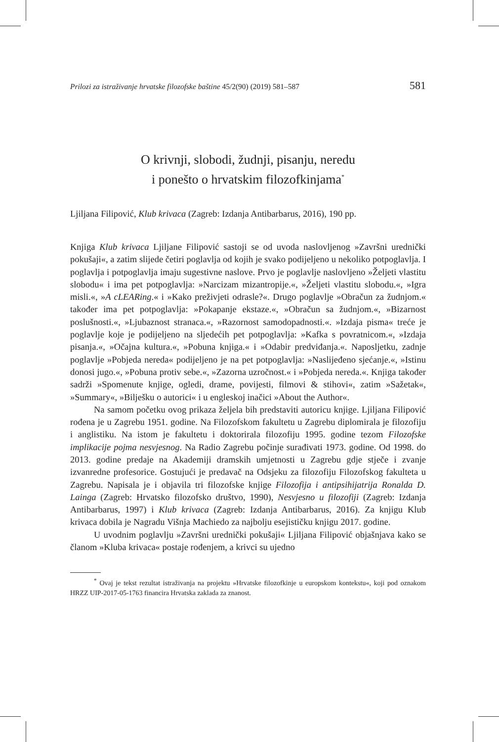Prilozi za istraživanje hrvatske filozofske baštine 45/2(90) (2019) 581–587 581
O krivnji, slobodi, žudnji, pisanju, neredu
i ponešto o hrvatskim filozofkinjama<sup>*</sup>
Ljiljana Filipović, Klub krivaca (Zagreb: Izdanja Antibarbarus, 2016), 190 pp.
Knjiga Klub krivaca Ljiljane Filipović sastoji se od uvoda naslovljenog »Završni urednički pokušaji«, a zatim slijede četiri poglavlja od kojih je svako podijeljeno u nekoliko potpoglavlja. I poglavlja i potpoglavlja imaju sugestivne naslove. Prvo je poglavlje naslovljeno »Željeti vlastitu slobodu« i ima pet potpoglavlja: »Narcizam mizantropije.«, »Željeti vlastitu slobodu.«, »Igra misli.«, »A cLEARing.« i »Kako preživjeti odrasle?«. Drugo poglavlje »Obračun za žudnjom.« također ima pet potpoglavlja: »Pokapanje ekstaze.«, »Obračun sa žudnjom.«, »Bizarnost poslušnosti.«, »Ljubaznost stranaca.«, »Razornost samodopadnosti.«. »Izdaja pisma« treće je poglavlje koje je podijeljeno na sljedećih pet potpoglavlja: »Kafka s povratnicom.«, »Izdaja pisanja.«, »Očajna kultura.«, »Pobuna knjiga.« i »Odabir predviđanja.«. Naposljetku, zadnje poglavlje »Pobjeda nereda« podijeljeno je na pet potpoglavlja: »Naslijeđeno sjećanje.«, »Istinu donosi jugo.«, »Pobuna protiv sebe.«, »Zazorna uzročnost.« i »Pobjeda nereda.«. Knjiga također sadrži »Spomenute knjige, ogledi, drame, povijesti, filmovi & stihovi«, zatim »Sažetak«, »Summary«, »Bilješku o autorici« i u engleskoj inačici »About the Author«.
Na samom početku ovog prikaza željela bih predstaviti autoricu knjige. Ljiljana Filipović rođena je u Zagrebu 1951. godine. Na Filozofskom fakultetu u Zagrebu diplomirala je filozofiju i anglistiku. Na istom je fakultetu i doktorirala filozofiju 1995. godine tezom Filozofske implikacije pojma nesvjesnog. Na Radio Zagrebu počinje surađivati 1973. godine. Od 1998. do 2013. godine predaje na Akademiji dramskih umjetnosti u Zagrebu gdje stječe i zvanje izvanredne profesorice. Gostujući je predavač na Odsjeku za filozofiju Filozofskog fakulteta u Zagrebu. Napisala je i objavila tri filozofske knjige Filozofija i antipsihijatrija Ronalda D. Lainga (Zagreb: Hrvatsko filozofsko društvo, 1990), Nesvjesno u filozofiji (Zagreb: Izdanja Antibarbarus, 1997) i Klub krivaca (Zagreb: Izdanja Antibarbarus, 2016). Za knjigu Klub krivaca dobila je Nagradu Višnja Machiedo za najbolju esejističku knjigu 2017. godine.
U uvodnim poglavlju »Završni urednički pokušaji« Ljiljana Filipović objašnjava kako se članom »Kluba krivaca« postaje rođenjem, a krivci su ujedno
<sup>*</sup> Ovaj je tekst rezultat istraživanja na projektu »Hrvatske filozofkinje u europskom kontekstu«, koji pod oznakom HRZZ UIP-2017-05-1763 financira Hrvatska zaklada za znanost.